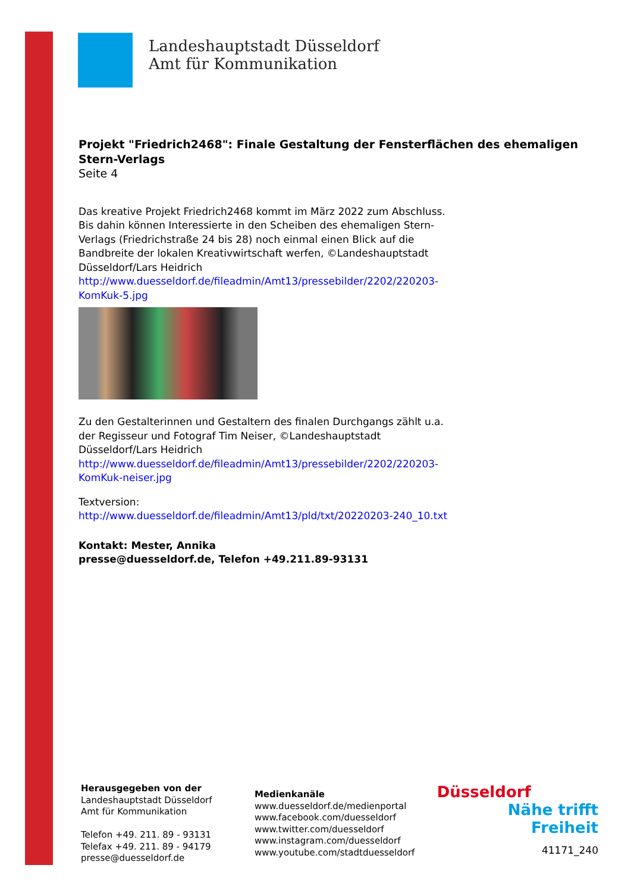Landeshauptstadt Düsseldorf
Amt für Kommunikation
Projekt "Friedrich2468": Finale Gestaltung der Fensterflächen des ehemaligen Stern-Verlags
Seite 4
Das kreative Projekt Friedrich2468 kommt im März 2022 zum Abschluss. Bis dahin können Interessierte in den Scheiben des ehemaligen Stern-Verlags (Friedrichstraße 24 bis 28) noch einmal einen Blick auf die Bandbreite der lokalen Kreativwirtschaft werfen, ©Landeshauptstadt Düsseldorf/Lars Heidrich
http://www.duesseldorf.de/fileadmin/Amt13/pressebilder/2202/220203-KomKuk-5.jpg
Zu den Gestalterinnen und Gestaltern des finalen Durchgangs zählt u.a. der Regisseur und Fotograf Tim Neiser, ©Landeshauptstadt Düsseldorf/Lars Heidrich
http://www.duesseldorf.de/fileadmin/Amt13/pressebilder/2202/220203-KomKuk-neiser.jpg
Textversion:
http://www.duesseldorf.de/fileadmin/Amt13/pld/txt/20220203-240_10.txt
Kontakt: Mester, Annika
presse@duesseldorf.de, Telefon +49.211.89-93131
Herausgegeben von der
Landeshauptstadt Düsseldorf
Amt für Kommunikation
Telefon +49. 211. 89 - 93131
Telefax +49. 211. 89 - 94179
presse@duesseldorf.de
Medienkanäle
www.duesseldorf.de/medienportal
www.facebook.com/duesseldorf
www.twitter.com/duesseldorf
www.instagram.com/duesseldorf
www.youtube.com/stadtduesseldorf
Düsseldorf
Nähe trifft Freiheit
41171_240